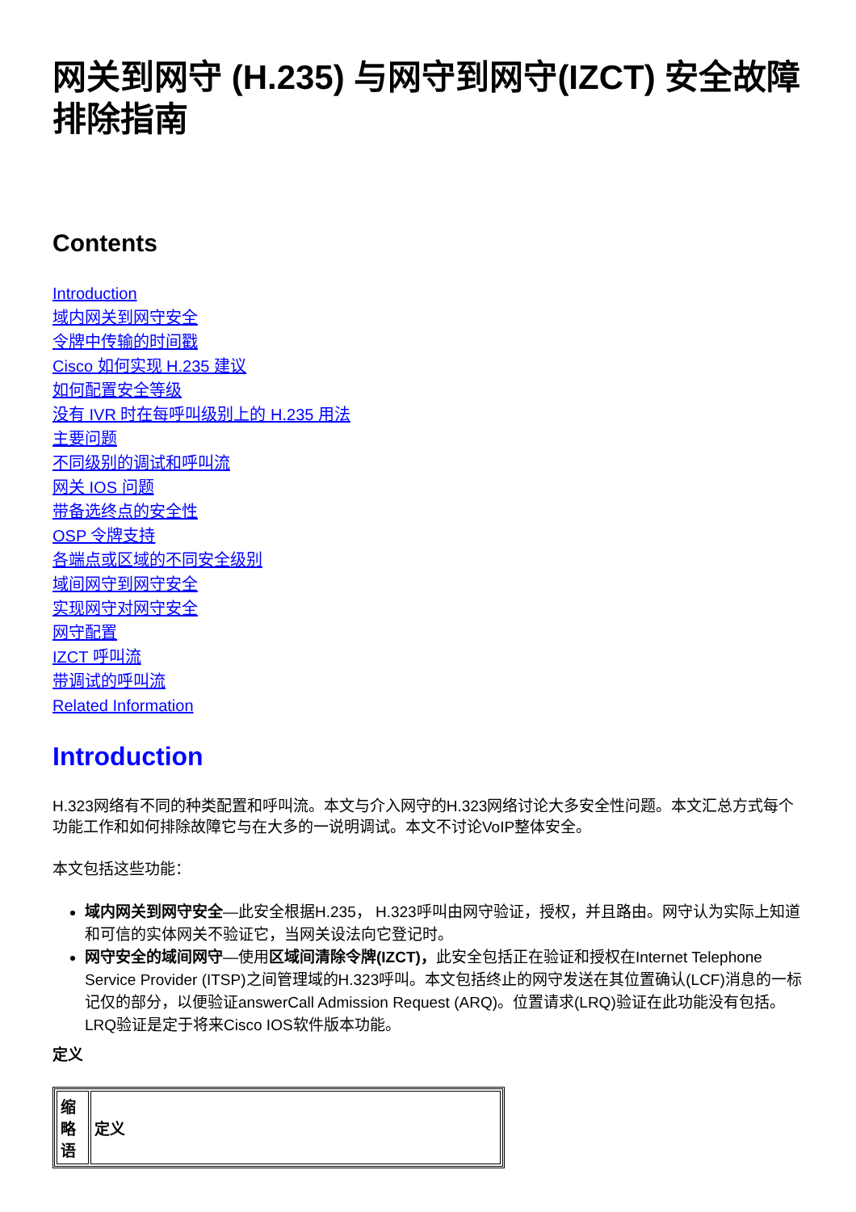网关到网守 (H.235) 与网守到网守(IZCT) 安全故障排除指南
Contents
Introduction
域内网关到网守安全
令牌中传输的时间戳
Cisco 如何实现 H.235 建议
如何配置安全等级
没有 IVR 时在每呼叫级别上的 H.235 用法
主要问题
不同级别的调试和呼叫流
网关 IOS 问题
带备选终点的安全性
OSP 令牌支持
各端点或区域的不同安全级别
域间网守到网守安全
实现网守对网守安全
网守配置
IZCT 呼叫流
带调试的呼叫流
Related Information
Introduction
H.323网络有不同的种类配置和呼叫流。本文与介入网守的H.323网络讨论大多安全性问题。本文汇总方式每个功能工作和如何排除故障它与在大多的一说明调试。本文不讨论VoIP整体安全。
本文包括这些功能：
域内网关到网守安全—此安全根据H.235， H.323呼叫由网守验证，授权，并且路由。网守认为实际上知道和可信的实体网关不验证它，当网关设法向它登记时。
网守安全的域间网守—使用区域间清除令牌(IZCT)，此安全包括正在验证和授权在Internet Telephone Service Provider (ITSP)之间管理域的H.323呼叫。本文包括终止的网守发送在其位置确认(LCF)消息的一标记仅的部分，以便验证answerCall Admission Request (ARQ)。位置请求(LRQ)验证在此功能没有包括。LRQ验证是定于将来Cisco IOS软件版本功能。
定义
| 缩略语 | 定义 |
| --- | --- |